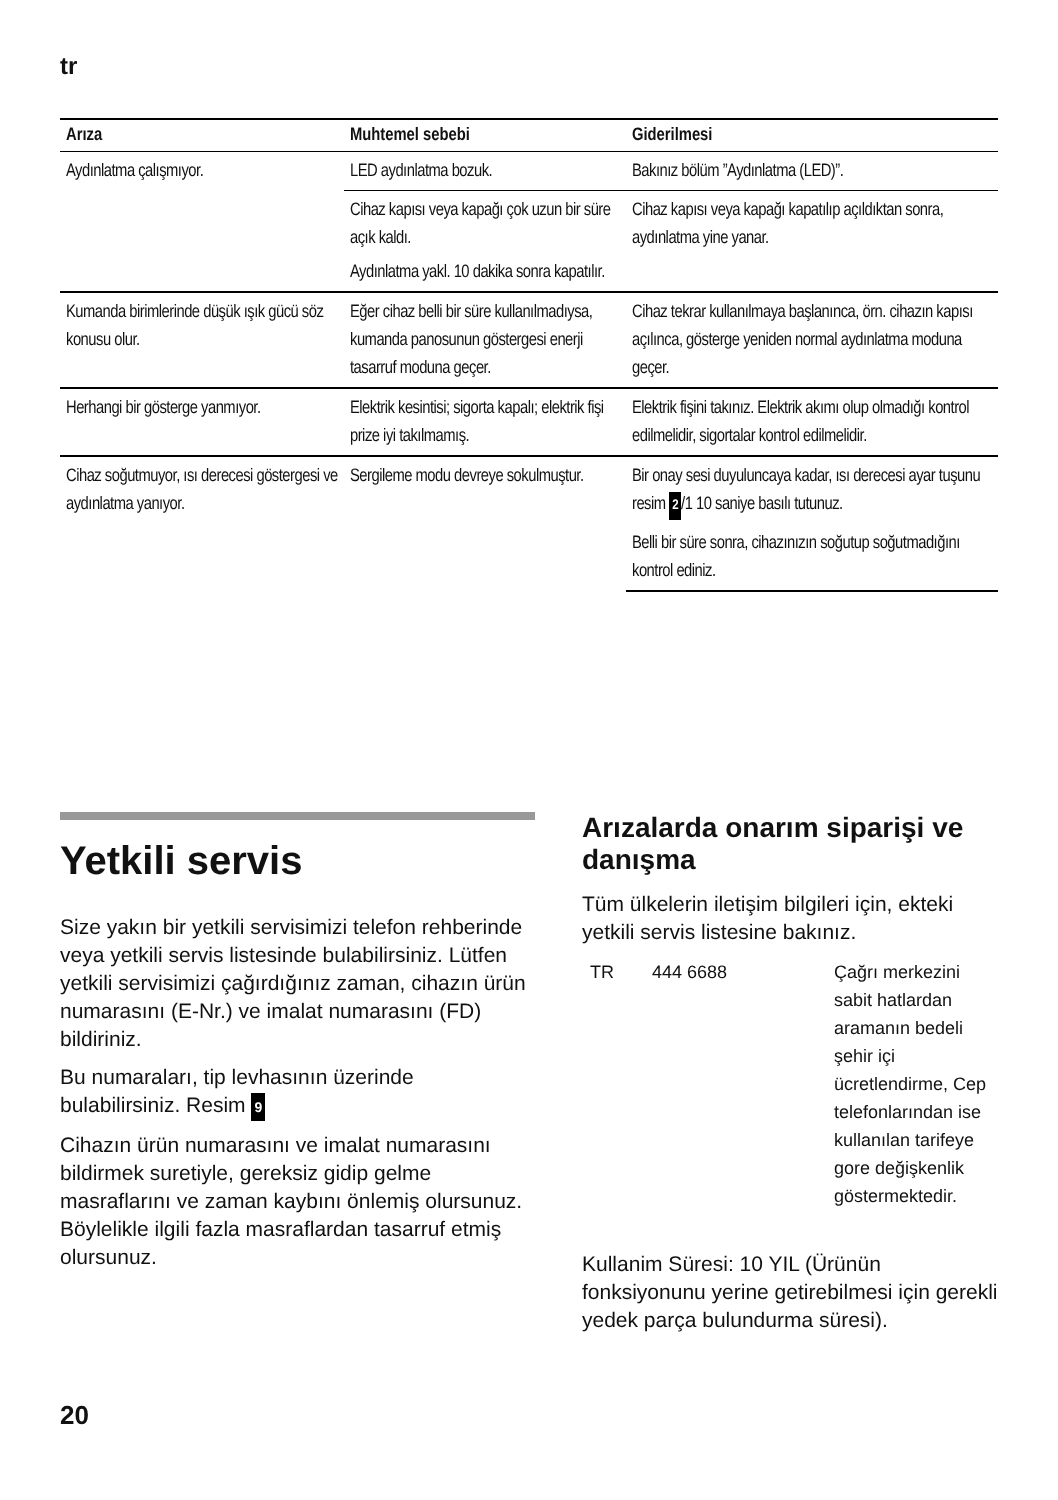tr
| Arıza | Muhtemel sebebi | Giderilmesi |
| --- | --- | --- |
| Aydınlatma çalışmıyor. | LED aydınlatma bozuk. | Bakınız bölüm ”Aydınlatma (LED)”. |
| | Cihaz kapısı veya kapağı çok uzun bir süre açık kaldı. | Cihaz kapısı veya kapağı kapatılıp açıldıktan sonra, aydınlatma yine yanar. |
| | Aydınlatma yakl. 10 dakika sonra kapatılır. | |
| Kumanda birimlerinde düşük ışık gücü söz konusu olur. | Eğer cihaz belli bir süre kullanılmadıysa, kumanda panosunun göstergesi enerji tasarruf moduna geçer. | Cihaz tekrar kullanılmaya başlanınca, örn. cihazın kapısı açılınca, gösterge yeniden normal aydınlatma moduna geçer. |
| Herhangi bir gösterge yanmıyor. | Elektrik kesintisi; sigorta kapalı; elektrik fişi prize iyi takılmamış. | Elektrik fişini takınız. Elektrik akımı olup olmadığı kontrol edilmelidir, sigortalar kontrol edilmelidir. |
| Cihaz soğutmuyor, ısı derecesi göstergesi ve aydınlatma yanıyor. | Sergileme modu devreye sokulmuştur. | Bir onay sesi duyuluncaya kadar, ısı derecesi ayar tuşunu resim 2 /1 10 saniye basılı tutunuz. |
| | | Belli bir süre sonra, cihazınızın soğutup soğutmadığını kontrol ediniz. |
Yetkili servis
Size yakın bir yetkili servisimizi telefon rehberinde veya yetkili servis listesinde bulabilirsiniz. Lütfen yetkili servisimizi çağırdığınız zaman, cihazın ürün numarasını (E-Nr.) ve imalat numarasını (FD) bildiriniz.
Bu numaraları, tip levhasının üzerinde bulabilirsiniz. Resim 9
Cihazın ürün numarasını ve imalat numarasını bildirmek suretiyle, gereksiz gidip gelme masraflarını ve zaman kaybını önlemiş olursunuz. Böylelikle ilgili fazla masraflardan tasarruf etmiş olursunuz.
Arızalarda onarım siparişi ve danışma
Tüm ülkelerin iletişim bilgileri için, ekteki yetkili servis listesine bakınız.
| TR | 444 6688 | Çağrı merkezini sabit hatlardan aramanın bedeli şehir içi ücretlendirme, Cep telefonlarından ise kullanılan tarifeye gore değişkenlik göstermektedir. |
Kullanim Süresi: 10 YIL (Ürünün fonksiyonunu yerine getirebilmesi için gerekli yedek parça bulundurma süresi).
20